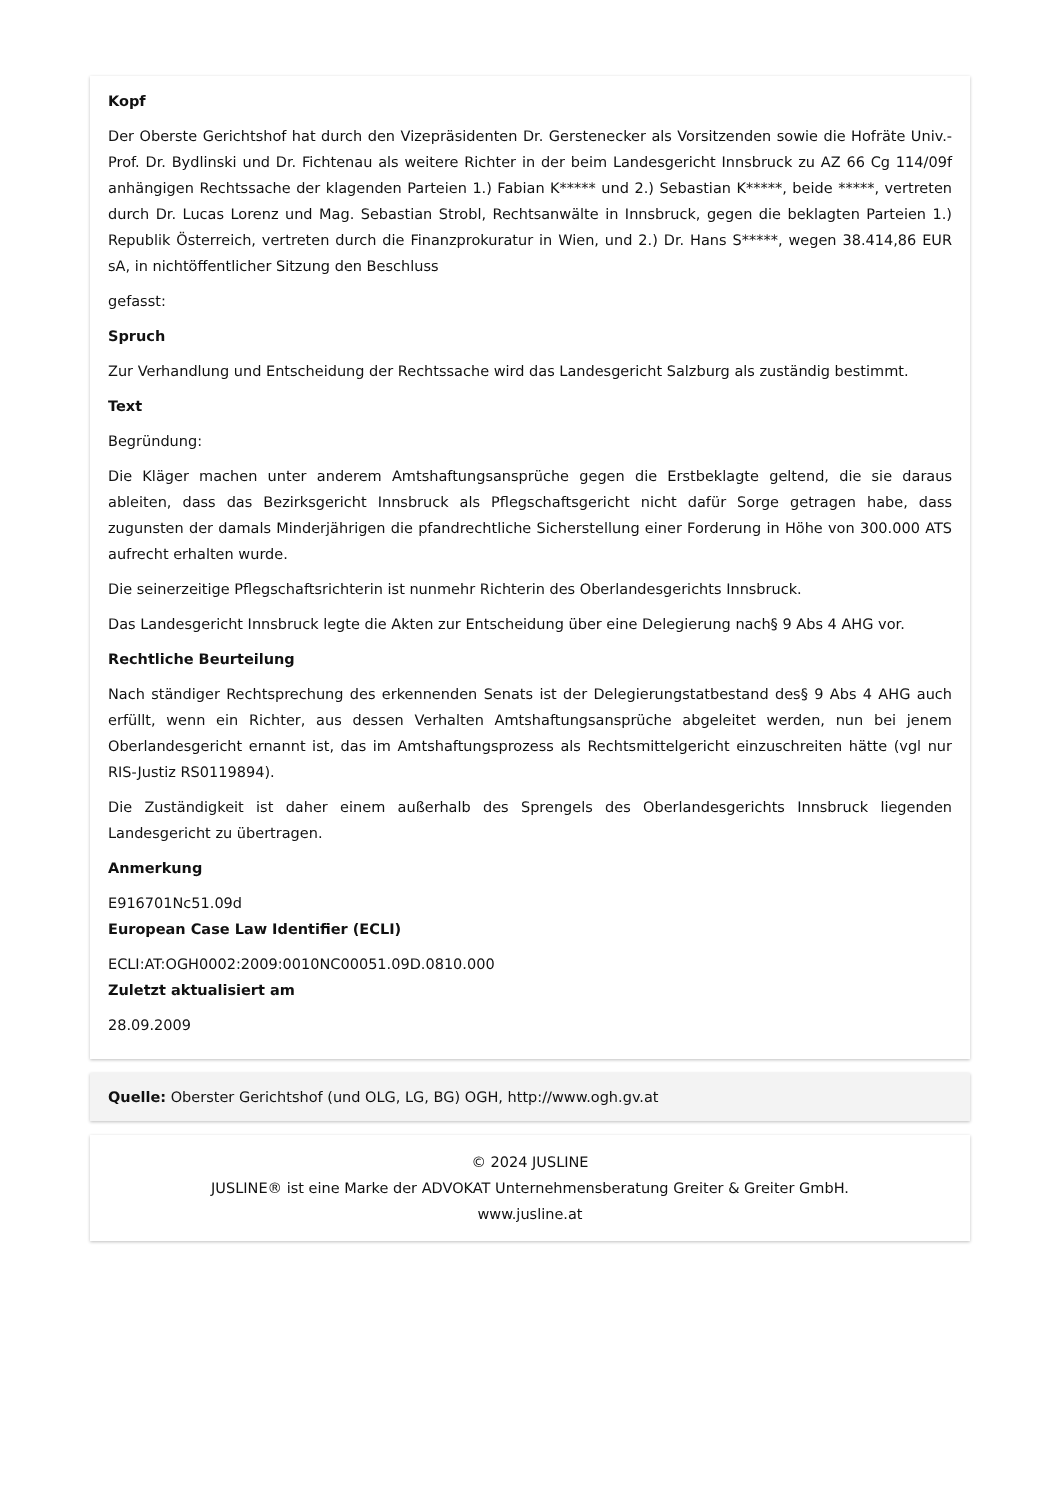Kopf
Der Oberste Gerichtshof hat durch den Vizepräsidenten Dr. Gerstenecker als Vorsitzenden sowie die Hofräte Univ.-Prof. Dr. Bydlinski und Dr. Fichtenau als weitere Richter in der beim Landesgericht Innsbruck zu AZ 66 Cg 114/09f anhängigen Rechtssache der klagenden Parteien 1.) Fabian K***** und 2.) Sebastian K*****, beide *****, vertreten durch Dr. Lucas Lorenz und Mag. Sebastian Strobl, Rechtsanwälte in Innsbruck, gegen die beklagten Parteien 1.) Republik Österreich, vertreten durch die Finanzprokuratur in Wien, und 2.) Dr. Hans S*****, wegen 38.414,86 EUR sA, in nichtöffentlicher Sitzung den Beschluss
gefasst:
Spruch
Zur Verhandlung und Entscheidung der Rechtssache wird das Landesgericht Salzburg als zuständig bestimmt.
Text
Begründung:
Die Kläger machen unter anderem Amtshaftungsansprüche gegen die Erstbeklagte geltend, die sie daraus ableiten, dass das Bezirksgericht Innsbruck als Pflegschaftsgericht nicht dafür Sorge getragen habe, dass zugunsten der damals Minderjährigen die pfandrechtliche Sicherstellung einer Forderung in Höhe von 300.000 ATS aufrecht erhalten wurde.
Die seinerzeitige Pflegschaftsrichterin ist nunmehr Richterin des Oberlandesgerichts Innsbruck.
Das Landesgericht Innsbruck legte die Akten zur Entscheidung über eine Delegierung nach§ 9 Abs 4 AHG vor.
Rechtliche Beurteilung
Nach ständiger Rechtsprechung des erkennenden Senats ist der Delegierungstatbestand des§ 9 Abs 4 AHG auch erfüllt, wenn ein Richter, aus dessen Verhalten Amtshaftungsansprüche abgeleitet werden, nun bei jenem Oberlandesgericht ernannt ist, das im Amtshaftungsprozess als Rechtsmittelgericht einzuschreiten hätte (vgl nur RIS-Justiz RS0119894).
Die Zuständigkeit ist daher einem außerhalb des Sprengels des Oberlandesgerichts Innsbruck liegenden Landesgericht zu übertragen.
Anmerkung
E916701Nc51.09d
European Case Law Identifier (ECLI)
ECLI:AT:OGH0002:2009:0010NC00051.09D.0810.000
Zuletzt aktualisiert am
28.09.2009
Quelle: Oberster Gerichtshof (und OLG, LG, BG) OGH, http://www.ogh.gv.at
© 2024 JUSLINE
JUSLINE® ist eine Marke der ADVOKAT Unternehmensberatung Greiter & Greiter GmbH.
www.jusline.at